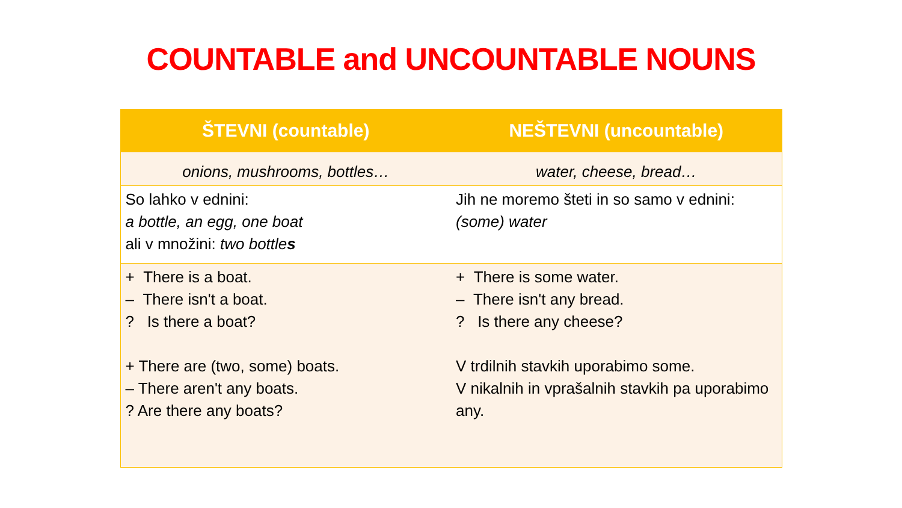COUNTABLE and UNCOUNTABLE NOUNS
| ŠTEVNI (countable) | NEŠTEVNI (uncountable) |
| --- | --- |
| onions, mushrooms, bottles… | water, cheese, bread… |
| So lahko v ednini: a bottle, an egg, one boat ali v množini: two bottle s | Jih ne moremo šteti in so samo v ednini: (some) water |
| + There is a boat. – There isn't a boat. ? Is there a boat? + There are (two, some) boats. – There aren't any boats. ? Are there any boats? | + There is some water. – There isn't any bread. ? Is there any cheese? V trdilnih stavkih uporabimo some. V nikalnih in vprašalnih stavkih pa uporabimo any. |